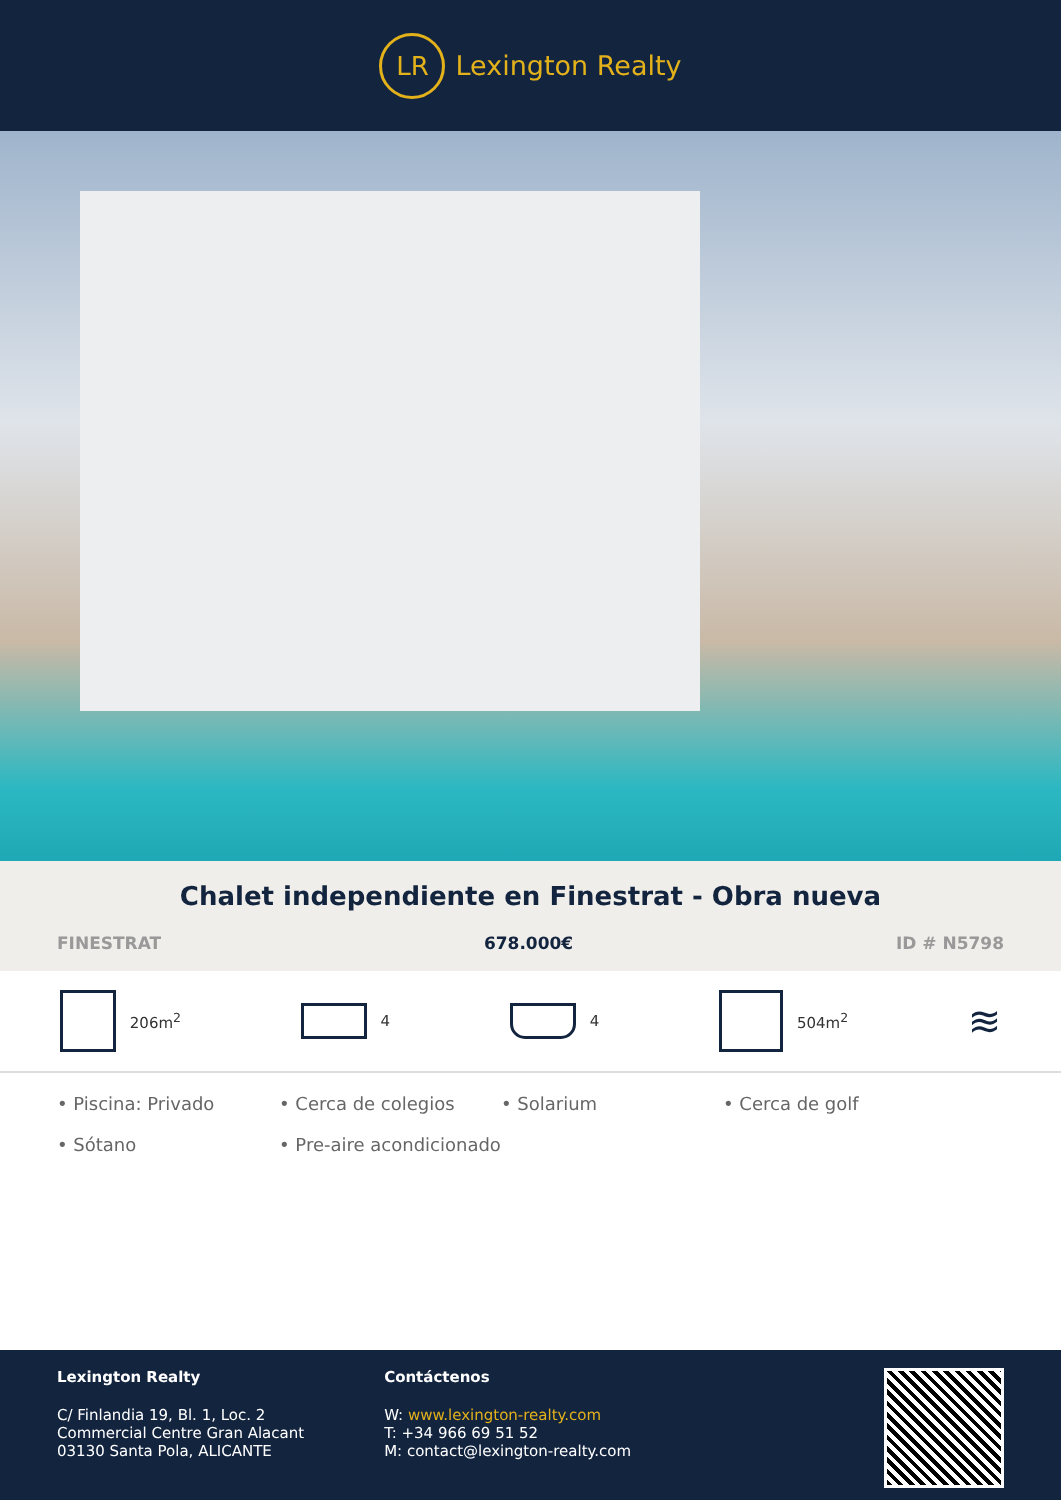LR
Lexington Realty
Chalet independiente en Finestrat - Obra nueva
FINESTRAT 678.000€ ID # N5798
206m<sup>2</sup> 4 4 504m<sup>2</sup>
≋
• Piscina: Privado • Cerca de colegios • Solarium • Cerca de golf • Sótano • Pre-aire acondicionado
Lexington Realty
C/ Finlandia 19, Bl. 1, Loc. 2
Commercial Centre Gran Alacant
03130 Santa Pola, ALICANTE
Contáctenos
W: www.lexington-realty.com
T: +34 966 69 51 52
M: contact@lexington-realty.com